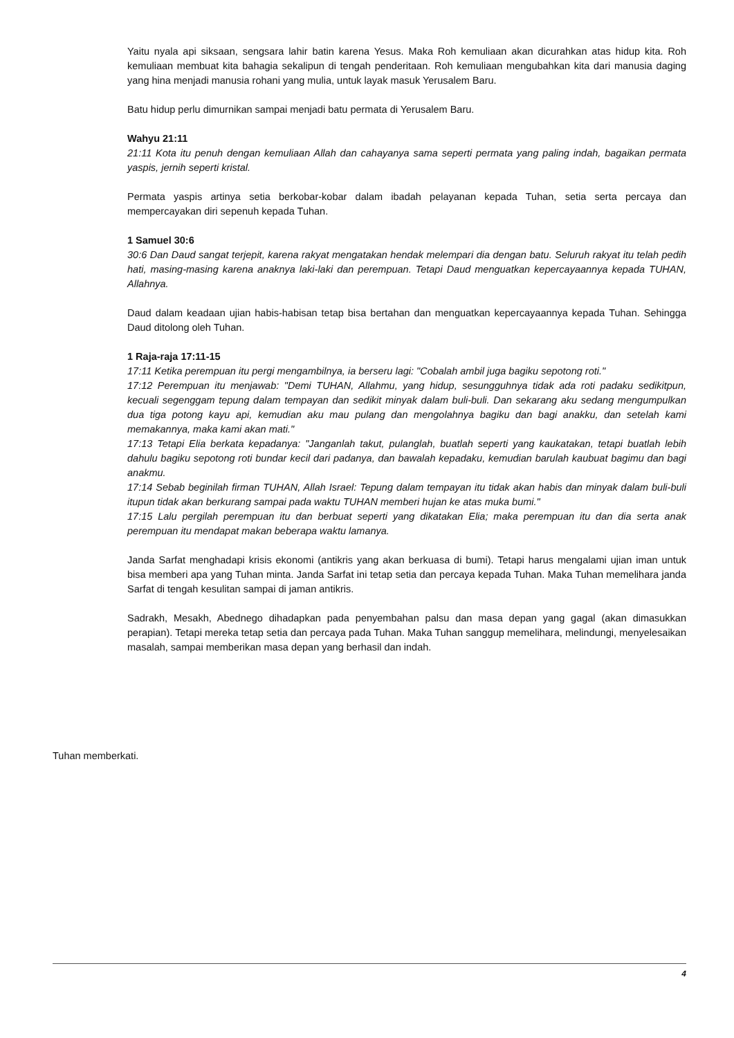Yaitu nyala api siksaan, sengsara lahir batin karena Yesus. Maka Roh kemuliaan akan dicurahkan atas hidup kita. Roh kemuliaan membuat kita bahagia sekalipun di tengah penderitaan. Roh kemuliaan mengubahkan kita dari manusia daging yang hina menjadi manusia rohani yang mulia, untuk layak masuk Yerusalem Baru.
Batu hidup perlu dimurnikan sampai menjadi batu permata di Yerusalem Baru.
Wahyu 21:11
21:11 Kota itu penuh dengan kemuliaan Allah dan cahayanya sama seperti permata yang paling indah, bagaikan permata yaspis, jernih seperti kristal.
Permata yaspis artinya setia berkobar-kobar dalam ibadah pelayanan kepada Tuhan, setia serta percaya dan mempercayakan diri sepenuh kepada Tuhan.
1 Samuel 30:6
30:6 Dan Daud sangat terjepit, karena rakyat mengatakan hendak melempari dia dengan batu. Seluruh rakyat itu telah pedih hati, masing-masing karena anaknya laki-laki dan perempuan. Tetapi Daud menguatkan kepercayaannya kepada TUHAN, Allahnya.
Daud dalam keadaan ujian habis-habisan tetap bisa bertahan dan menguatkan kepercayaannya kepada Tuhan. Sehingga Daud ditolong oleh Tuhan.
1 Raja-raja 17:11-15
17:11 Ketika perempuan itu pergi mengambilnya, ia berseru lagi: "Cobalah ambil juga bagiku sepotong roti."
17:12 Perempuan itu menjawab: "Demi TUHAN, Allahmu, yang hidup, sesungguhnya tidak ada roti padaku sedikitpun, kecuali segenggam tepung dalam tempayan dan sedikit minyak dalam buli-buli. Dan sekarang aku sedang mengumpulkan dua tiga potong kayu api, kemudian aku mau pulang dan mengolahnya bagiku dan bagi anakku, dan setelah kami memakannya, maka kami akan mati."
17:13 Tetapi Elia berkata kepadanya: "Janganlah takut, pulanglah, buatlah seperti yang kaukatakan, tetapi buatlah lebih dahulu bagiku sepotong roti bundar kecil dari padanya, dan bawalah kepadaku, kemudian barulah kaubuat bagimu dan bagi anakmu.
17:14 Sebab beginilah firman TUHAN, Allah Israel: Tepung dalam tempayan itu tidak akan habis dan minyak dalam buli-buli itupun tidak akan berkurang sampai pada waktu TUHAN memberi hujan ke atas muka bumi."
17:15 Lalu pergilah perempuan itu dan berbuat seperti yang dikatakan Elia; maka perempuan itu dan dia serta anak perempuan itu mendapat makan beberapa waktu lamanya.
Janda Sarfat menghadapi krisis ekonomi (antikris yang akan berkuasa di bumi). Tetapi harus mengalami ujian iman untuk bisa memberi apa yang Tuhan minta. Janda Sarfat ini tetap setia dan percaya kepada Tuhan. Maka Tuhan memelihara janda Sarfat di tengah kesulitan sampai di jaman antikris.
Sadrakh, Mesakh, Abednego dihadapkan pada penyembahan palsu dan masa depan yang gagal (akan dimasukkan perapian). Tetapi mereka tetap setia dan percaya pada Tuhan. Maka Tuhan sanggup memelihara, melindungi, menyelesaikan masalah, sampai memberikan masa depan yang berhasil dan indah.
Tuhan memberkati.
4